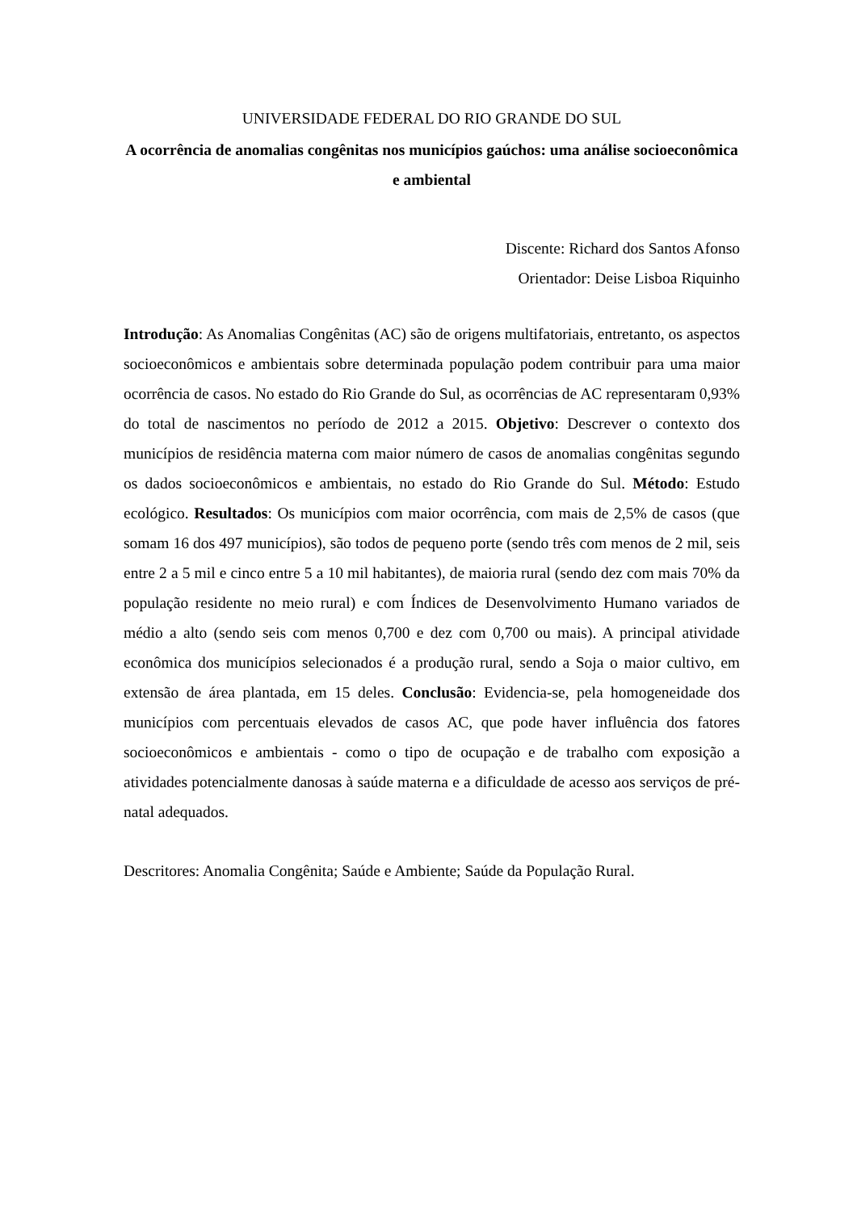UNIVERSIDADE FEDERAL DO RIO GRANDE DO SUL
A ocorrência de anomalias congênitas nos municípios gaúchos: uma análise socioeconômica e ambiental
Discente: Richard dos Santos Afonso
Orientador: Deise Lisboa Riquinho
Introdução: As Anomalias Congênitas (AC) são de origens multifatoriais, entretanto, os aspectos socioeconômicos e ambientais sobre determinada população podem contribuir para uma maior ocorrência de casos. No estado do Rio Grande do Sul, as ocorrências de AC representaram 0,93% do total de nascimentos no período de 2012 a 2015. Objetivo: Descrever o contexto dos municípios de residência materna com maior número de casos de anomalias congênitas segundo os dados socioeconômicos e ambientais, no estado do Rio Grande do Sul. Método: Estudo ecológico. Resultados: Os municípios com maior ocorrência, com mais de 2,5% de casos (que somam 16 dos 497 municípios), são todos de pequeno porte (sendo três com menos de 2 mil, seis entre 2 a 5 mil e cinco entre 5 a 10 mil habitantes), de maioria rural (sendo dez com mais 70% da população residente no meio rural) e com Índices de Desenvolvimento Humano variados de médio a alto (sendo seis com menos 0,700 e dez com 0,700 ou mais). A principal atividade econômica dos municípios selecionados é a produção rural, sendo a Soja o maior cultivo, em extensão de área plantada, em 15 deles. Conclusão: Evidencia-se, pela homogeneidade dos municípios com percentuais elevados de casos AC, que pode haver influência dos fatores socioeconômicos e ambientais - como o tipo de ocupação e de trabalho com exposição a atividades potencialmente danosas à saúde materna e a dificuldade de acesso aos serviços de pré-natal adequados.
Descritores: Anomalia Congênita; Saúde e Ambiente; Saúde da População Rural.